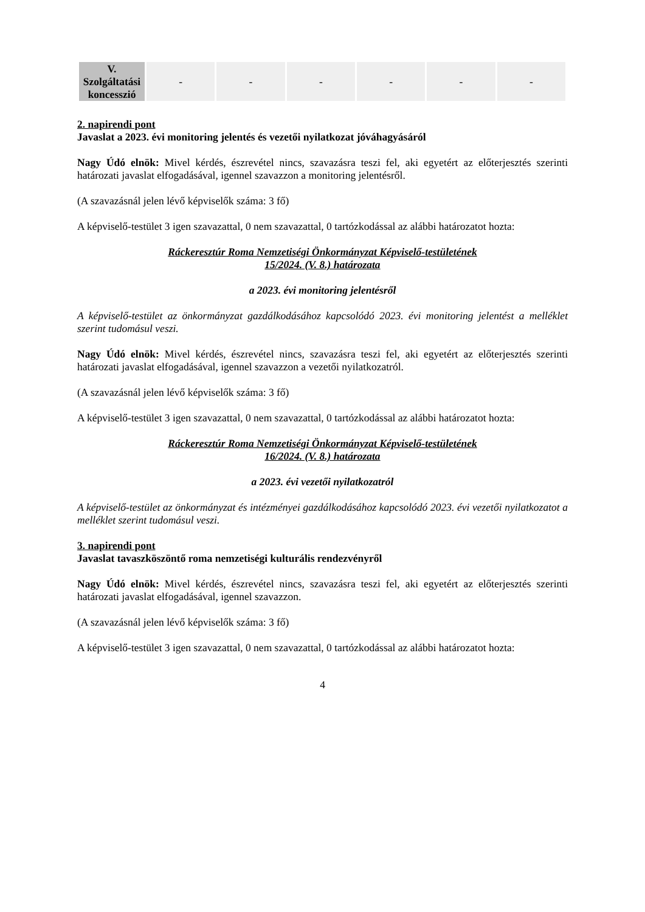| V. Szolgáltatási koncesszió | - | - | - | - | - | - |
2. napirendi pont
Javaslat a 2023. évi monitoring jelentés és vezetői nyilatkozat jóváhagyásáról
Nagy Údó elnök: Mivel kérdés, észrevétel nincs, szavazásra teszi fel, aki egyetért az előterjesztés szerinti határozati javaslat elfogadásával, igennel szavazzon a monitoring jelentésről.
(A szavazásnál jelen lévő képviselők száma: 3 fő)
A képviselő-testület 3 igen szavazattal, 0 nem szavazattal, 0 tartózkodással az alábbi határozatot hozta:
Ráckeresztúr Roma Nemzetiségi Önkormányzat Képviselő-testületének
15/2024. (V. 8.) határozata
a 2023. évi monitoring jelentésről
A képviselő-testület az önkormányzat gazdálkodásához kapcsolódó 2023. évi monitoring jelentést a melléklet szerint tudomásul veszi.
Nagy Údó elnök: Mivel kérdés, észrevétel nincs, szavazásra teszi fel, aki egyetért az előterjesztés szerinti határozati javaslat elfogadásával, igennel szavazzon a vezetői nyilatkozatról.
(A szavazásnál jelen lévő képviselők száma: 3 fő)
A képviselő-testület 3 igen szavazattal, 0 nem szavazattal, 0 tartózkodással az alábbi határozatot hozta:
Ráckeresztúr Roma Nemzetiségi Önkormányzat Képviselő-testületének
16/2024. (V. 8.) határozata
a 2023. évi vezetői nyilatkozatról
A képviselő-testület az önkormányzat és intézményei gazdálkodásához kapcsolódó 2023. évi vezetői nyilatkozatot a melléklet szerint tudomásul veszi.
3. napirendi pont
Javaslat tavaszköszöntő roma nemzetiségi kulturális rendezvényről
Nagy Údó elnök: Mivel kérdés, észrevétel nincs, szavazásra teszi fel, aki egyetért az előterjesztés szerinti határozati javaslat elfogadásával, igennel szavazzon.
(A szavazásnál jelen lévő képviselők száma: 3 fő)
A képviselő-testület 3 igen szavazattal, 0 nem szavazattal, 0 tartózkodással az alábbi határozatot hozta:
4